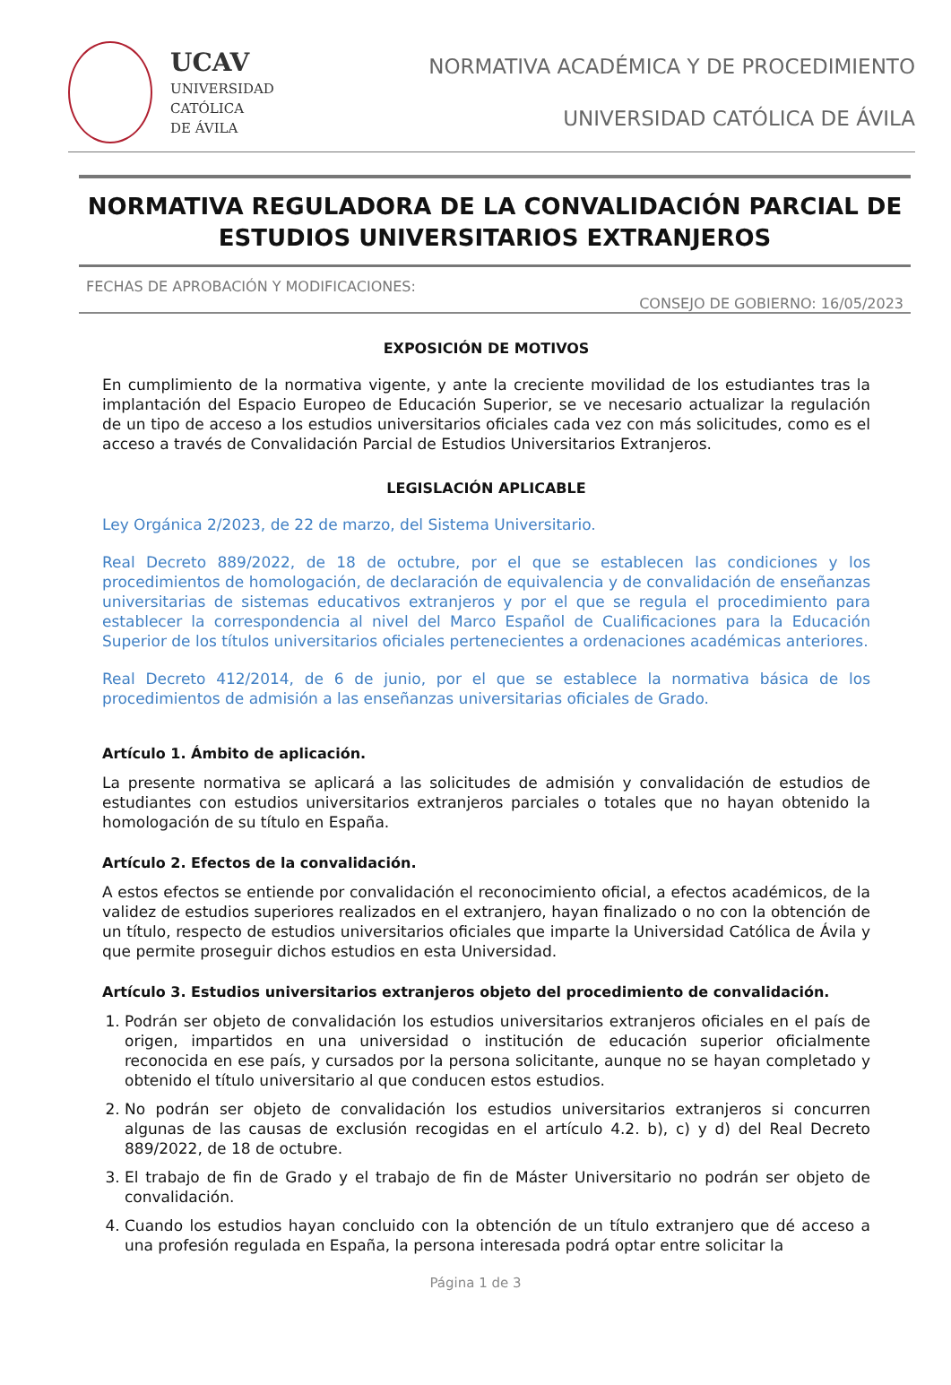UCAV
UNIVERSIDAD
CATÓLICA
DE ÁVILA
NORMATIVA ACADÉMICA Y DE PROCEDIMIENTO
UNIVERSIDAD CATÓLICA DE ÁVILA
NORMATIVA REGULADORA DE LA CONVALIDACIÓN PARCIAL DE ESTUDIOS UNIVERSITARIOS EXTRANJEROS
FECHAS DE APROBACIÓN Y MODIFICACIONES:
CONSEJO DE GOBIERNO: 16/05/2023
EXPOSICIÓN DE MOTIVOS
En cumplimiento de la normativa vigente, y ante la creciente movilidad de los estudiantes tras la implantación del Espacio Europeo de Educación Superior, se ve necesario actualizar la regulación de un tipo de acceso a los estudios universitarios oficiales cada vez con más solicitudes, como es el acceso a través de Convalidación Parcial de Estudios Universitarios Extranjeros.
LEGISLACIÓN APLICABLE
Ley Orgánica 2/2023, de 22 de marzo, del Sistema Universitario.
Real Decreto 889/2022, de 18 de octubre, por el que se establecen las condiciones y los procedimientos de homologación, de declaración de equivalencia y de convalidación de enseñanzas universitarias de sistemas educativos extranjeros y por el que se regula el procedimiento para establecer la correspondencia al nivel del Marco Español de Cualificaciones para la Educación Superior de los títulos universitarios oficiales pertenecientes a ordenaciones académicas anteriores.
Real Decreto 412/2014, de 6 de junio, por el que se establece la normativa básica de los procedimientos de admisión a las enseñanzas universitarias oficiales de Grado.
Artículo 1. Ámbito de aplicación.
La presente normativa se aplicará a las solicitudes de admisión y convalidación de estudios de estudiantes con estudios universitarios extranjeros parciales o totales que no hayan obtenido la homologación de su título en España.
Artículo 2. Efectos de la convalidación.
A estos efectos se entiende por convalidación el reconocimiento oficial, a efectos académicos, de la validez de estudios superiores realizados en el extranjero, hayan finalizado o no con la obtención de un título, respecto de estudios universitarios oficiales que imparte la Universidad Católica de Ávila y que permite proseguir dichos estudios en esta Universidad.
Artículo 3. Estudios universitarios extranjeros objeto del procedimiento de convalidación.
1. Podrán ser objeto de convalidación los estudios universitarios extranjeros oficiales en el país de origen, impartidos en una universidad o institución de educación superior oficialmente reconocida en ese país, y cursados por la persona solicitante, aunque no se hayan completado y obtenido el título universitario al que conducen estos estudios.
2. No podrán ser objeto de convalidación los estudios universitarios extranjeros si concurren algunas de las causas de exclusión recogidas en el artículo 4.2. b), c) y d) del Real Decreto 889/2022, de 18 de octubre.
3. El trabajo de fin de Grado y el trabajo de fin de Máster Universitario no podrán ser objeto de convalidación.
4. Cuando los estudios hayan concluido con la obtención de un título extranjero que dé acceso a una profesión regulada en España, la persona interesada podrá optar entre solicitar la
Página 1 de 3